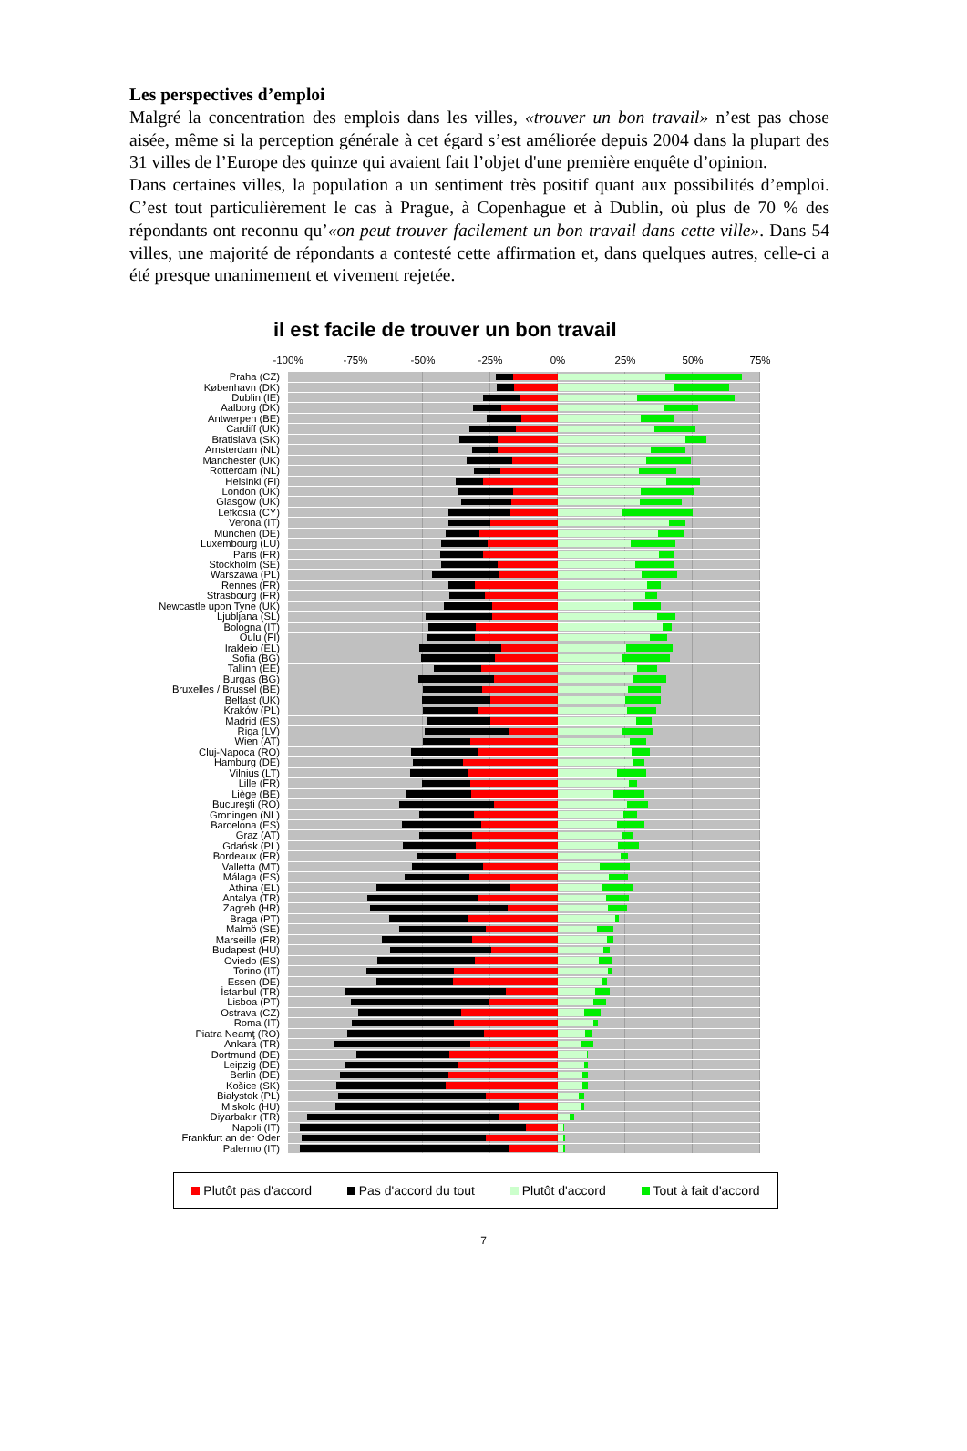Les perspectives d’emploi
Malgré la concentration des emplois dans les villes, «trouver un bon travail» n’est pas chose aisée, même si la perception générale à cet égard s’est améliorée depuis 2004 dans la plupart des 31 villes de l’Europe des quinze qui avaient fait l’objet d'une première enquête d’opinion.
Dans certaines villes, la population a un sentiment très positif quant aux possibilités d’emploi. C’est tout particulièrement le cas à Prague, à Copenhague et à Dublin, où plus de 70 % des répondants ont reconnu qu’«on peut trouver facilement un bon travail dans cette ville». Dans 54 villes, une majorité de répondants a contesté cette affirmation et, dans quelques autres, celle-ci a été presque unanimement et vivement rejetée.
il est facile de trouver un bon travail
-100% -75% -50% -25% 0% 25% 50% 75%
Praha (CZ)
København (DK)
Dublin (IE)
Aalborg (DK)
Antwerpen (BE)
Cardiff (UK)
Bratislava (SK)
Amsterdam (NL)
Manchester (UK)
Rotterdam (NL)
Helsinki (FI)
London (UK)
Glasgow (UK)
Lefkosia (CY)
Verona (IT)
München (DE)
Luxembourg (LU)
Paris (FR)
Stockholm (SE)
Warszawa (PL)
Rennes (FR)
Strasbourg (FR)
Newcastle upon Tyne (UK)
Ljubljana (SL)
Bologna (IT)
Oulu (FI)
Irakleio (EL)
Sofia (BG)
Tallinn (EE)
Burgas (BG)
Bruxelles / Brussel (BE)
Belfast (UK)
Kraków (PL)
Madrid (ES)
Riga (LV)
Wien (AT)
Cluj-Napoca (RO)
Hamburg (DE)
Vilnius (LT)
Lille (FR)
Liège (BE)
Bucureşti (RO)
Groningen (NL)
Barcelona (ES)
Graz (AT)
Gdańsk (PL)
Bordeaux (FR)
Valletta (MT)
Málaga (ES)
Athina (EL)
Antalya (TR)
Zagreb (HR)
Braga (PT)
Malmö (SE)
Marseille (FR)
Budapest (HU)
Oviedo (ES)
Torino (IT)
Essen (DE)
İstanbul (TR)
Lisboa (PT)
Ostrava (CZ)
Roma (IT)
Piatra Neamţ (RO)
Ankara (TR)
Dortmund (DE)
Leipzig (DE)
Berlin (DE)
Košice (SK)
Białystok (PL)
Miskolc (HU)
Diyarbakır (TR)
Napoli (IT)
Frankfurt an der Oder
Palermo (IT)
Plutôt pas d'accord Pas d'accord du tout Plutôt d'accord Tout à fait d'accord
7